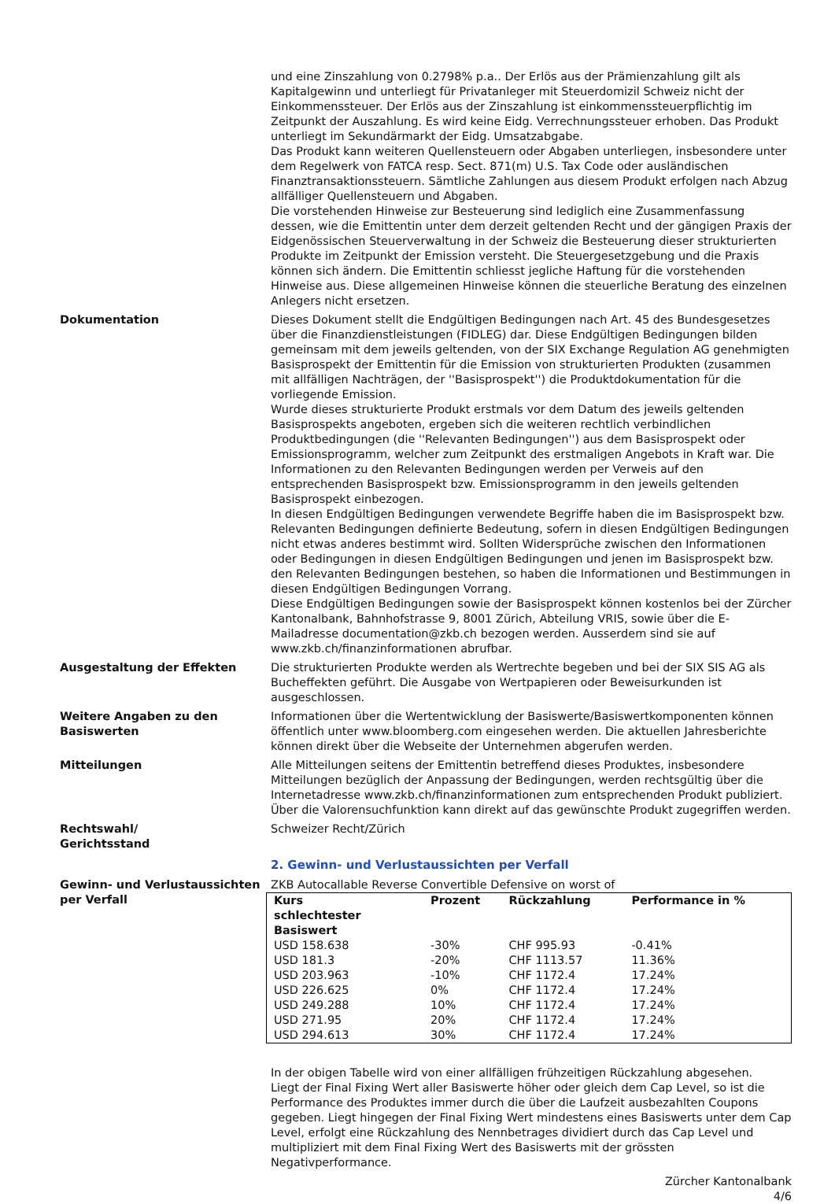und eine Zinszahlung von 0.2798% p.a.. Der Erlös aus der Prämienzahlung gilt als Kapitalgewinn und unterliegt für Privatanleger mit Steuerdomizil Schweiz nicht der Einkommenssteuer. Der Erlös aus der Zinszahlung ist einkommenssteuerpflichtig im Zeitpunkt der Auszahlung. Es wird keine Eidg. Verrechnungssteuer erhoben. Das Produkt unterliegt im Sekundärmarkt der Eidg. Umsatzabgabe.
Das Produkt kann weiteren Quellensteuern oder Abgaben unterliegen, insbesondere unter dem Regelwerk von FATCA resp. Sect. 871(m) U.S. Tax Code oder ausländischen Finanztransaktionssteuern. Sämtliche Zahlungen aus diesem Produkt erfolgen nach Abzug allfälliger Quellensteuern und Abgaben.
Die vorstehenden Hinweise zur Besteuerung sind lediglich eine Zusammenfassung dessen, wie die Emittentin unter dem derzeit geltenden Recht und der gängigen Praxis der Eidgenössischen Steuerverwaltung in der Schweiz die Besteuerung dieser strukturierten Produkte im Zeitpunkt der Emission versteht. Die Steuergesetzgebung und die Praxis können sich ändern. Die Emittentin schliesst jegliche Haftung für die vorstehenden Hinweise aus. Diese allgemeinen Hinweise können die steuerliche Beratung des einzelnen Anlegers nicht ersetzen.
Dokumentation Dieses Dokument stellt die Endgültigen Bedingungen nach Art. 45 des Bundesgesetzes über die Finanzdienstleistungen (FIDLEG) dar. Diese Endgültigen Bedingungen bilden gemeinsam mit dem jeweils geltenden, von der SIX Exchange Regulation AG genehmigten Basisprospekt der Emittentin für die Emission von strukturierten Produkten (zusammen mit allfälligen Nachträgen, der ''Basisprospekt'') die Produktdokumentation für die vorliegende Emission.
Wurde dieses strukturierte Produkt erstmals vor dem Datum des jeweils geltenden Basisprospekts angeboten, ergeben sich die weiteren rechtlich verbindlichen Produktbedingungen (die ''Relevanten Bedingungen'') aus dem Basisprospekt oder Emissionsprogramm, welcher zum Zeitpunkt des erstmaligen Angebots in Kraft war. Die Informationen zu den Relevanten Bedingungen werden per Verweis auf den entsprechenden Basisprospekt bzw. Emissionsprogramm in den jeweils geltenden Basisprospekt einbezogen.
In diesen Endgültigen Bedingungen verwendete Begriffe haben die im Basisprospekt bzw. Relevanten Bedingungen definierte Bedeutung, sofern in diesen Endgültigen Bedingungen nicht etwas anderes bestimmt wird. Sollten Widersprüche zwischen den Informationen oder Bedingungen in diesen Endgültigen Bedingungen und jenen im Basisprospekt bzw. den Relevanten Bedingungen bestehen, so haben die Informationen und Bestimmungen in diesen Endgültigen Bedingungen Vorrang.
Diese Endgültigen Bedingungen sowie der Basisprospekt können kostenlos bei der Zürcher Kantonalbank, Bahnhofstrasse 9, 8001 Zürich, Abteilung VRIS, sowie über die E-Mailadresse documentation@zkb.ch bezogen werden. Ausserdem sind sie auf www.zkb.ch/finanzinformationen abrufbar.
Ausgestaltung der Effekten Die strukturierten Produkte werden als Wertrechte begeben und bei der SIX SIS AG als Bucheffekten geführt. Die Ausgabe von Wertpapieren oder Beweisurkunden ist ausgeschlossen.
Weitere Angaben zu den Basiswerten
Informationen über die Wertentwicklung der Basiswerte/Basiswertkomponenten können öffentlich unter www.bloomberg.com eingesehen werden. Die aktuellen Jahresberichte können direkt über die Webseite der Unternehmen abgerufen werden.
Mitteilungen Alle Mitteilungen seitens der Emittentin betreffend dieses Produktes, insbesondere Mitteilungen bezüglich der Anpassung der Bedingungen, werden rechtsgültig über die Internetadresse www.zkb.ch/finanzinformationen zum entsprechenden Produkt publiziert. Über die Valorensuchfunktion kann direkt auf das gewünschte Produkt zugegriffen werden.
Rechtswahl/
Gerichtsstand
Schweizer Recht/Zürich
2. Gewinn- und Verlustaussichten per Verfall
Gewinn- und Verlustaussichten per Verfall
ZKB Autocallable Reverse Convertible Defensive on worst of
| Kurs schlechtester Basiswert | Prozent | Rückzahlung | Performance in % |
| --- | --- | --- | --- |
| USD 158.638 | -30% | CHF 995.93 | -0.41% |
| USD 181.3 | -20% | CHF 1113.57 | 11.36% |
| USD 203.963 | -10% | CHF 1172.4 | 17.24% |
| USD 226.625 | 0% | CHF 1172.4 | 17.24% |
| USD 249.288 | 10% | CHF 1172.4 | 17.24% |
| USD 271.95 | 20% | CHF 1172.4 | 17.24% |
| USD 294.613 | 30% | CHF 1172.4 | 17.24% |
In der obigen Tabelle wird von einer allfälligen frühzeitigen Rückzahlung abgesehen.
Liegt der Final Fixing Wert aller Basiswerte höher oder gleich dem Cap Level, so ist die Performance des Produktes immer durch die über die Laufzeit ausbezahlten Coupons gegeben. Liegt hingegen der Final Fixing Wert mindestens eines Basiswerts unter dem Cap Level, erfolgt eine Rückzahlung des Nennbetrages dividiert durch das Cap Level und multipliziert mit dem Final Fixing Wert des Basiswerts mit der grössten Negativperformance.
Zürcher Kantonalbank
4/6